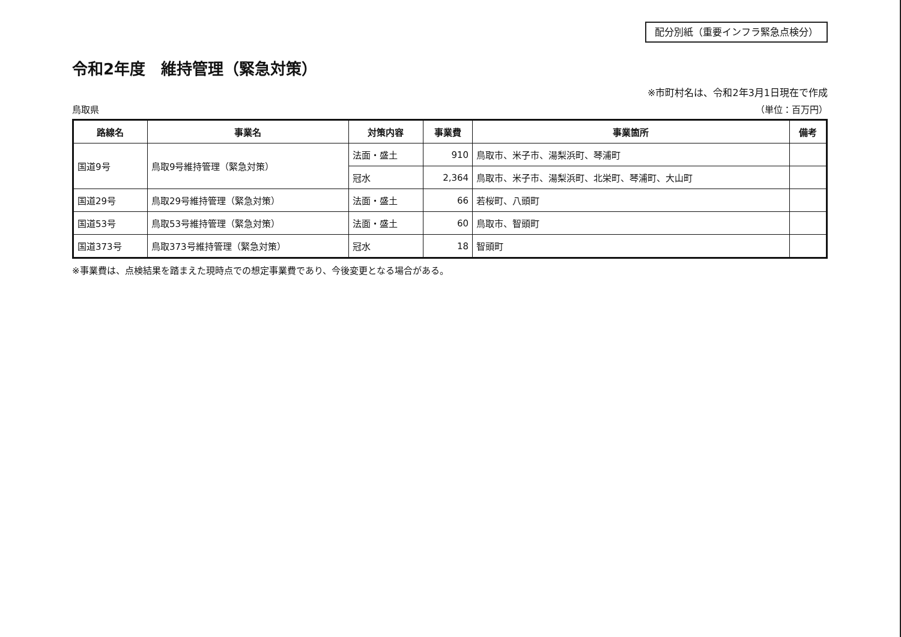配分別紙（重要インフラ緊急点検分）
令和2年度　維持管理（緊急対策）
※市町村名は、令和2年3月1日現在で作成
鳥取県 （単位：百万円）
| 路線名 | 事業名 | 対策内容 | 事業費 | 事業箇所 | 備考 |
| --- | --- | --- | --- | --- | --- |
| 国道9号 | 鳥取9号維持管理（緊急対策） | 法面・盛土 | 910 | 鳥取市、米子市、湯梨浜町、琴浦町 | |
| | | 冠水 | 2,364 | 鳥取市、米子市、湯梨浜町、北栄町、琴浦町、大山町 | |
| 国道29号 | 鳥取29号維持管理（緊急対策） | 法面・盛土 | 66 | 若桜町、八頭町 | |
| 国道53号 | 鳥取53号維持管理（緊急対策） | 法面・盛土 | 60 | 鳥取市、智頭町 | |
| 国道373号 | 鳥取373号維持管理（緊急対策） | 冠水 | 18 | 智頭町 | |
※事業費は、点検結果を踏まえた現時点での想定事業費であり、今後変更となる場合がある。